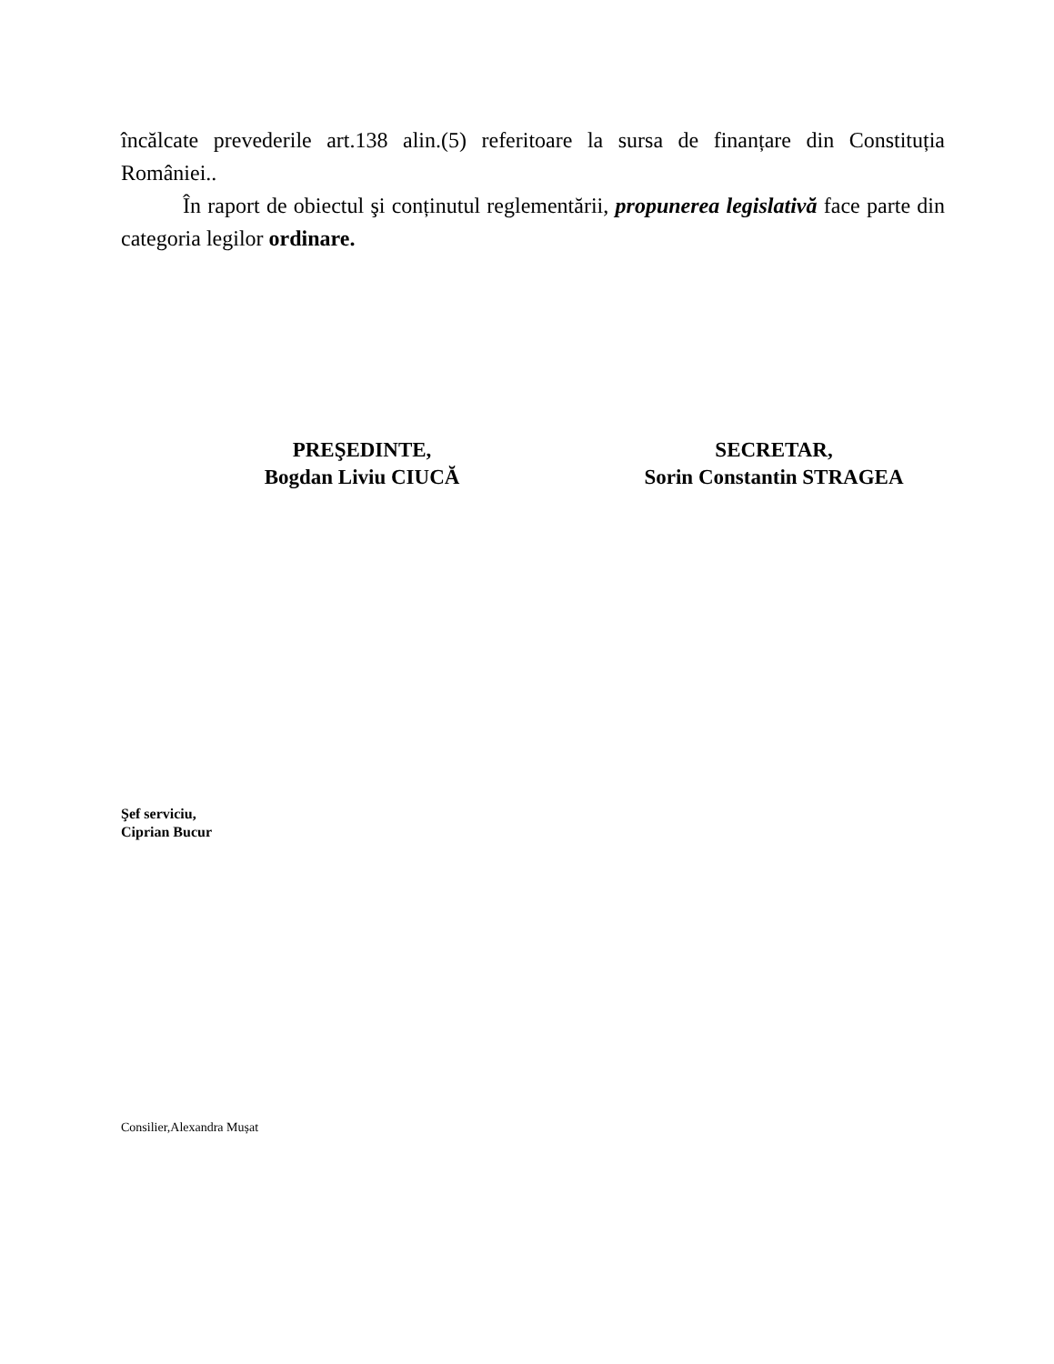încălcate prevederile art.138 alin.(5) referitoare la sursa de finanțare din Constituția României..
În raport de obiectul şi conținutul reglementării, propunerea legislativă face parte din categoria legilor ordinare.
PREŞEDINTE,
Bogdan Liviu CIUCĂ
SECRETAR,
Sorin Constantin STRAGEA
Şef serviciu,
Ciprian Bucur
Consilier,Alexandra Mușat